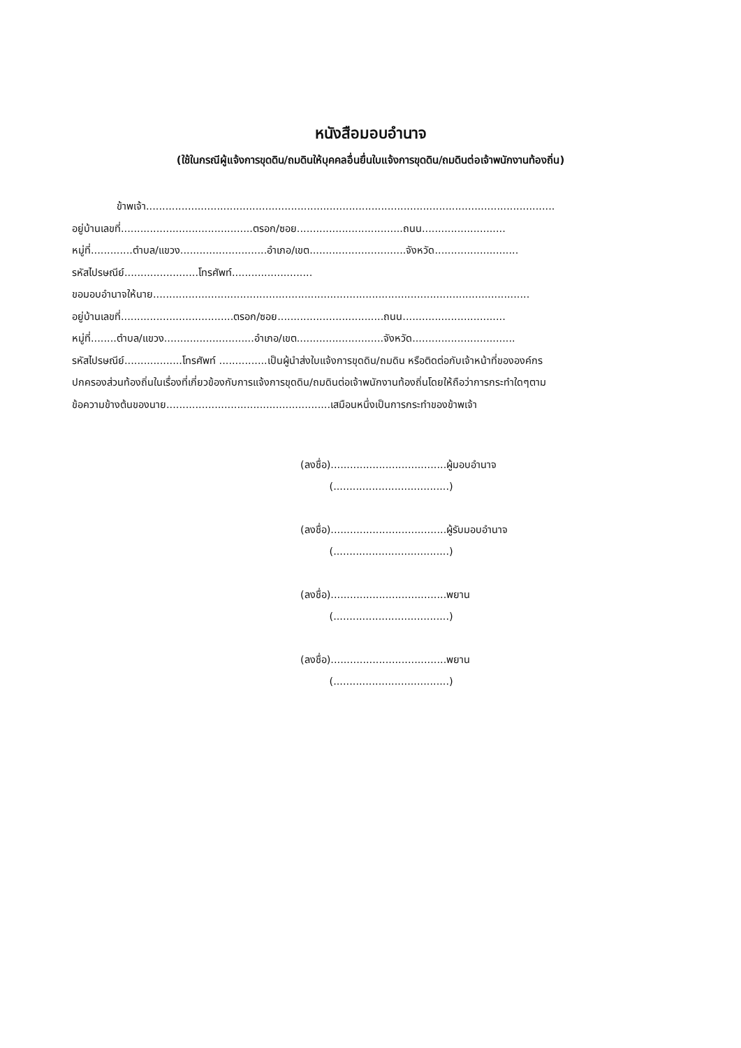หนังสือมอบอำนาจ
(ใช้ในกรณีผู้แจ้งการขุดดิน/ถมดินให้บุคคลอื่นยื่นใบแจ้งการขุดดิน/ถมดินต่อเจ้าพนักงานท้องถิ่น)
ข้าพเจ้า...............................................................................................................................
อยู่บ้านเลขที่.........................................ตรอก/ซอย.................................ถนน..........................
หมู่ที่.............ตำบล/แขวง...........................อำเภอ/เขต..............................จังหวัด..........................
รหัสไปรษณีย์.......................โทรศัพท์.........................
ขอมอบอำนาจให้นาย.....................................................................................................................
อยู่บ้านเลขที่...................................ตรอก/ซอย.................................ถนน................................
หมู่ที่........ตำบล/แขวง............................อำเภอ/เขต...........................จังหวัด................................
รหัสไปรษณีย์..................โทรศัพท์ ...............เป็นผู้นำส่งใบแจ้งการขุดดิน/ถมดิน หรือติดต่อกับเจ้าหน้าที่ขององค์กร
ปกครองส่วนท้องถิ่นในเรื่องที่เกี่ยวข้องกับการแจ้งการขุดดิน/ถมดินต่อเจ้าพนักงานท้องถิ่นโดยให้ถือว่าการกระทำใดๆตาม
ข้อความข้างต้นของนาย...................................................เสมือนหนึ่งเป็นการกระทำของข้าพเจ้า
(ลงชื่อ)....................................ผู้มอบอำนาจ
(....................................)
(ลงชื่อ)....................................ผู้รับมอบอำนาจ
(....................................)
(ลงชื่อ)....................................พยาน
(....................................)
(ลงชื่อ)....................................พยาน
(....................................)